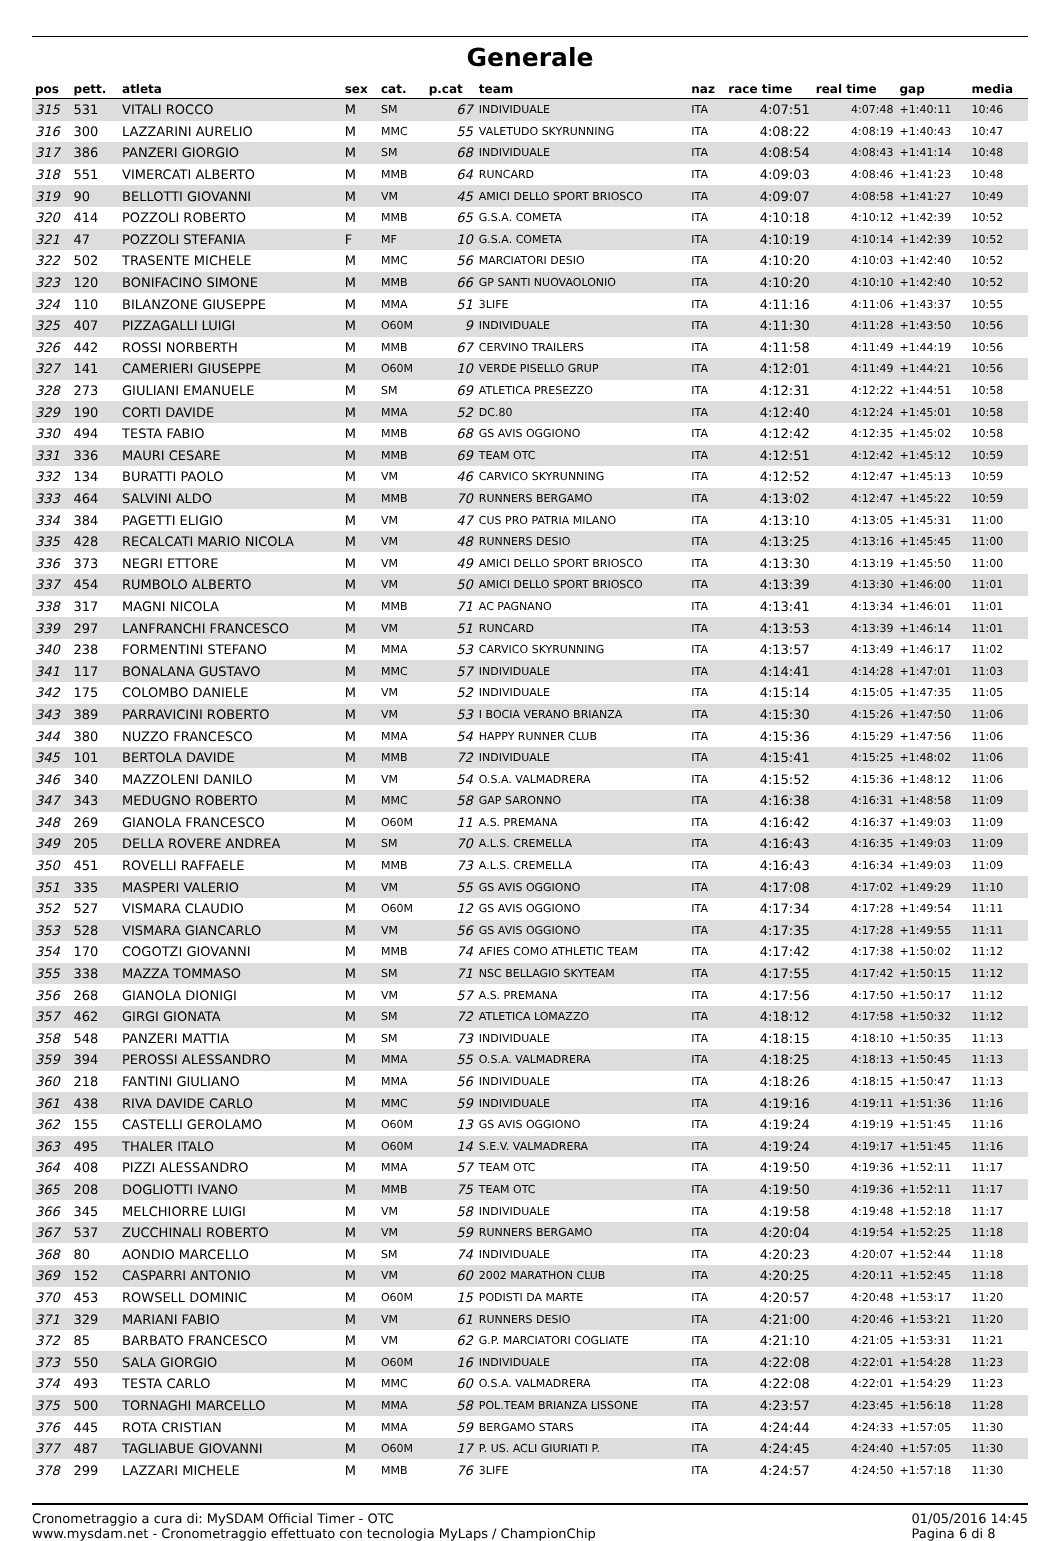Generale
| pos | pett. | atleta | sex | cat. | p.cat | team | naz | race time | real time | gap | media |
| --- | --- | --- | --- | --- | --- | --- | --- | --- | --- | --- | --- |
| 315 | 531 | VITALI ROCCO | M | SM | 67 | INDIVIDUALE | ITA | 4:07:51 | 4:07:48 | +1:40:11 | 10:46 |
| 316 | 300 | LAZZARINI AURELIO | M | MMC | 55 | VALETUDO SKYRUNNING | ITA | 4:08:22 | 4:08:19 | +1:40:43 | 10:47 |
| 317 | 386 | PANZERI GIORGIO | M | SM | 68 | INDIVIDUALE | ITA | 4:08:54 | 4:08:43 | +1:41:14 | 10:48 |
| 318 | 551 | VIMERCATI ALBERTO | M | MMB | 64 | RUNCARD | ITA | 4:09:03 | 4:08:46 | +1:41:23 | 10:48 |
| 319 | 90 | BELLOTTI GIOVANNI | M | VM | 45 | AMICI DELLO SPORT BRIOSCO | ITA | 4:09:07 | 4:08:58 | +1:41:27 | 10:49 |
| 320 | 414 | POZZOLI ROBERTO | M | MMB | 65 | G.S.A. COMETA | ITA | 4:10:18 | 4:10:12 | +1:42:39 | 10:52 |
| 321 | 47 | POZZOLI STEFANIA | F | MF | 10 | G.S.A. COMETA | ITA | 4:10:19 | 4:10:14 | +1:42:39 | 10:52 |
| 322 | 502 | TRASENTE MICHELE | M | MMC | 56 | MARCIATORI DESIO | ITA | 4:10:20 | 4:10:03 | +1:42:40 | 10:52 |
| 323 | 120 | BONIFACINO SIMONE | M | MMB | 66 | GP SANTI NUOVAOLONIO | ITA | 4:10:20 | 4:10:10 | +1:42:40 | 10:52 |
| 324 | 110 | BILANZONE GIUSEPPE | M | MMA | 51 | 3LIFE | ITA | 4:11:16 | 4:11:06 | +1:43:37 | 10:55 |
| 325 | 407 | PIZZAGALLI LUIGI | M | O60M | 9 | INDIVIDUALE | ITA | 4:11:30 | 4:11:28 | +1:43:50 | 10:56 |
| 326 | 442 | ROSSI NORBERTH | M | MMB | 67 | CERVINO TRAILERS | ITA | 4:11:58 | 4:11:49 | +1:44:19 | 10:56 |
| 327 | 141 | CAMERIERI GIUSEPPE | M | O60M | 10 | VERDE PISELLO GRUP | ITA | 4:12:01 | 4:11:49 | +1:44:21 | 10:56 |
| 328 | 273 | GIULIANI EMANUELE | M | SM | 69 | ATLETICA PRESEZZO | ITA | 4:12:31 | 4:12:22 | +1:44:51 | 10:58 |
| 329 | 190 | CORTI DAVIDE | M | MMA | 52 | DC.80 | ITA | 4:12:40 | 4:12:24 | +1:45:01 | 10:58 |
| 330 | 494 | TESTA FABIO | M | MMB | 68 | GS AVIS OGGIONO | ITA | 4:12:42 | 4:12:35 | +1:45:02 | 10:58 |
| 331 | 336 | MAURI CESARE | M | MMB | 69 | TEAM OTC | ITA | 4:12:51 | 4:12:42 | +1:45:12 | 10:59 |
| 332 | 134 | BURATTI PAOLO | M | VM | 46 | CARVICO SKYRUNNING | ITA | 4:12:52 | 4:12:47 | +1:45:13 | 10:59 |
| 333 | 464 | SALVINI ALDO | M | MMB | 70 | RUNNERS BERGAMO | ITA | 4:13:02 | 4:12:47 | +1:45:22 | 10:59 |
| 334 | 384 | PAGETTI ELIGIO | M | VM | 47 | CUS PRO PATRIA MILANO | ITA | 4:13:10 | 4:13:05 | +1:45:31 | 11:00 |
| 335 | 428 | RECALCATI MARIO NICOLA | M | VM | 48 | RUNNERS DESIO | ITA | 4:13:25 | 4:13:16 | +1:45:45 | 11:00 |
| 336 | 373 | NEGRI ETTORE | M | VM | 49 | AMICI DELLO SPORT BRIOSCO | ITA | 4:13:30 | 4:13:19 | +1:45:50 | 11:00 |
| 337 | 454 | RUMBOLO ALBERTO | M | VM | 50 | AMICI DELLO SPORT BRIOSCO | ITA | 4:13:39 | 4:13:30 | +1:46:00 | 11:01 |
| 338 | 317 | MAGNI NICOLA | M | MMB | 71 | AC PAGNANO | ITA | 4:13:41 | 4:13:34 | +1:46:01 | 11:01 |
| 339 | 297 | LANFRANCHI FRANCESCO | M | VM | 51 | RUNCARD | ITA | 4:13:53 | 4:13:39 | +1:46:14 | 11:01 |
| 340 | 238 | FORMENTINI STEFANO | M | MMA | 53 | CARVICO SKYRUNNING | ITA | 4:13:57 | 4:13:49 | +1:46:17 | 11:02 |
| 341 | 117 | BONALANA GUSTAVO | M | MMC | 57 | INDIVIDUALE | ITA | 4:14:41 | 4:14:28 | +1:47:01 | 11:03 |
| 342 | 175 | COLOMBO DANIELE | M | VM | 52 | INDIVIDUALE | ITA | 4:15:14 | 4:15:05 | +1:47:35 | 11:05 |
| 343 | 389 | PARRAVICINI ROBERTO | M | VM | 53 | I BOCIA VERANO BRIANZA | ITA | 4:15:30 | 4:15:26 | +1:47:50 | 11:06 |
| 344 | 380 | NUZZO FRANCESCO | M | MMA | 54 | HAPPY RUNNER CLUB | ITA | 4:15:36 | 4:15:29 | +1:47:56 | 11:06 |
| 345 | 101 | BERTOLA DAVIDE | M | MMB | 72 | INDIVIDUALE | ITA | 4:15:41 | 4:15:25 | +1:48:02 | 11:06 |
| 346 | 340 | MAZZOLENI DANILO | M | VM | 54 | O.S.A. VALMADRERA | ITA | 4:15:52 | 4:15:36 | +1:48:12 | 11:06 |
| 347 | 343 | MEDUGNO ROBERTO | M | MMC | 58 | GAP SARONNO | ITA | 4:16:38 | 4:16:31 | +1:48:58 | 11:09 |
| 348 | 269 | GIANOLA FRANCESCO | M | O60M | 11 | A.S. PREMANA | ITA | 4:16:42 | 4:16:37 | +1:49:03 | 11:09 |
| 349 | 205 | DELLA ROVERE ANDREA | M | SM | 70 | A.L.S. CREMELLA | ITA | 4:16:43 | 4:16:35 | +1:49:03 | 11:09 |
| 350 | 451 | ROVELLI RAFFAELE | M | MMB | 73 | A.L.S. CREMELLA | ITA | 4:16:43 | 4:16:34 | +1:49:03 | 11:09 |
| 351 | 335 | MASPERI VALERIO | M | VM | 55 | GS AVIS OGGIONO | ITA | 4:17:08 | 4:17:02 | +1:49:29 | 11:10 |
| 352 | 527 | VISMARA CLAUDIO | M | O60M | 12 | GS AVIS OGGIONO | ITA | 4:17:34 | 4:17:28 | +1:49:54 | 11:11 |
| 353 | 528 | VISMARA GIANCARLO | M | VM | 56 | GS AVIS OGGIONO | ITA | 4:17:35 | 4:17:28 | +1:49:55 | 11:11 |
| 354 | 170 | COGOTZI GIOVANNI | M | MMB | 74 | AFIES COMO ATHLETIC TEAM | ITA | 4:17:42 | 4:17:38 | +1:50:02 | 11:12 |
| 355 | 338 | MAZZA TOMMASO | M | SM | 71 | NSC BELLAGIO SKYTEAM | ITA | 4:17:55 | 4:17:42 | +1:50:15 | 11:12 |
| 356 | 268 | GIANOLA DIONIGI | M | VM | 57 | A.S. PREMANA | ITA | 4:17:56 | 4:17:50 | +1:50:17 | 11:12 |
| 357 | 462 | GIRGI GIONATA | M | SM | 72 | ATLETICA LOMAZZO | ITA | 4:18:12 | 4:17:58 | +1:50:32 | 11:12 |
| 358 | 548 | PANZERI MATTIA | M | SM | 73 | INDIVIDUALE | ITA | 4:18:15 | 4:18:10 | +1:50:35 | 11:13 |
| 359 | 394 | PEROSSI ALESSANDRO | M | MMA | 55 | O.S.A. VALMADRERA | ITA | 4:18:25 | 4:18:13 | +1:50:45 | 11:13 |
| 360 | 218 | FANTINI GIULIANO | M | MMA | 56 | INDIVIDUALE | ITA | 4:18:26 | 4:18:15 | +1:50:47 | 11:13 |
| 361 | 438 | RIVA DAVIDE CARLO | M | MMC | 59 | INDIVIDUALE | ITA | 4:19:16 | 4:19:11 | +1:51:36 | 11:16 |
| 362 | 155 | CASTELLI GEROLAMO | M | O60M | 13 | GS AVIS OGGIONO | ITA | 4:19:24 | 4:19:19 | +1:51:45 | 11:16 |
| 363 | 495 | THALER ITALO | M | O60M | 14 | S.E.V. VALMADRERA | ITA | 4:19:24 | 4:19:17 | +1:51:45 | 11:16 |
| 364 | 408 | PIZZI ALESSANDRO | M | MMA | 57 | TEAM OTC | ITA | 4:19:50 | 4:19:36 | +1:52:11 | 11:17 |
| 365 | 208 | DOGLIOTTI IVANO | M | MMB | 75 | TEAM OTC | ITA | 4:19:50 | 4:19:36 | +1:52:11 | 11:17 |
| 366 | 345 | MELCHIORRE LUIGI | M | VM | 58 | INDIVIDUALE | ITA | 4:19:58 | 4:19:48 | +1:52:18 | 11:17 |
| 367 | 537 | ZUCCHINALI ROBERTO | M | VM | 59 | RUNNERS BERGAMO | ITA | 4:20:04 | 4:19:54 | +1:52:25 | 11:18 |
| 368 | 80 | AONDIO MARCELLO | M | SM | 74 | INDIVIDUALE | ITA | 4:20:23 | 4:20:07 | +1:52:44 | 11:18 |
| 369 | 152 | CASPARRI ANTONIO | M | VM | 60 | 2002 MARATHON CLUB | ITA | 4:20:25 | 4:20:11 | +1:52:45 | 11:18 |
| 370 | 453 | ROWSELL DOMINIC | M | O60M | 15 | PODISTI DA MARTE | ITA | 4:20:57 | 4:20:48 | +1:53:17 | 11:20 |
| 371 | 329 | MARIANI FABIO | M | VM | 61 | RUNNERS DESIO | ITA | 4:21:00 | 4:20:46 | +1:53:21 | 11:20 |
| 372 | 85 | BARBATO FRANCESCO | M | VM | 62 | G.P. MARCIATORI COGLIATE | ITA | 4:21:10 | 4:21:05 | +1:53:31 | 11:21 |
| 373 | 550 | SALA GIORGIO | M | O60M | 16 | INDIVIDUALE | ITA | 4:22:08 | 4:22:01 | +1:54:28 | 11:23 |
| 374 | 493 | TESTA CARLO | M | MMC | 60 | O.S.A. VALMADRERA | ITA | 4:22:08 | 4:22:01 | +1:54:29 | 11:23 |
| 375 | 500 | TORNAGHI MARCELLO | M | MMA | 58 | POL.TEAM BRIANZA LISSONE | ITA | 4:23:57 | 4:23:45 | +1:56:18 | 11:28 |
| 376 | 445 | ROTA CRISTIAN | M | MMA | 59 | BERGAMO STARS | ITA | 4:24:44 | 4:24:33 | +1:57:05 | 11:30 |
| 377 | 487 | TAGLIABUE GIOVANNI | M | O60M | 17 | P. US. ACLI GIURIATI P. | ITA | 4:24:45 | 4:24:40 | +1:57:05 | 11:30 |
| 378 | 299 | LAZZARI MICHELE | M | MMB | 76 | 3LIFE | ITA | 4:24:57 | 4:24:50 | +1:57:18 | 11:30 |
Cronometraggio a cura di: MySDAM Official Timer - OTC
www.mysdam.net - Cronometraggio effettuato con tecnologia MyLaps / ChampionChip
01/05/2016 14:45
Pagina 6 di 8